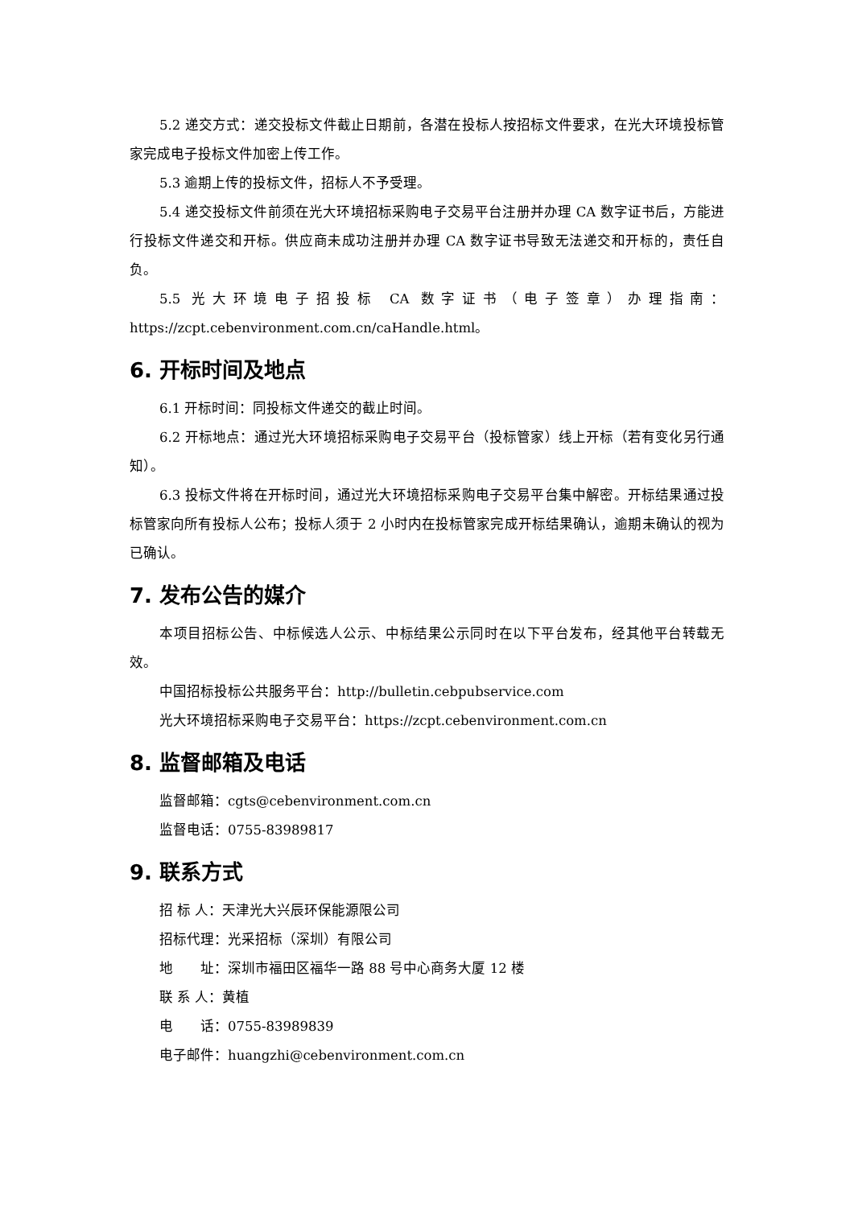5.2 递交方式：递交投标文件截止日期前，各潜在投标人按招标文件要求，在光大环境投标管家完成电子投标文件加密上传工作。
5.3 逾期上传的投标文件，招标人不予受理。
5.4 递交投标文件前须在光大环境招标采购电子交易平台注册并办理 CA 数字证书后，方能进行投标文件递交和开标。供应商未成功注册并办理 CA 数字证书导致无法递交和开标的，责任自负。
5.5 光大环境电子招投标 CA 数字证书（电子签章）办理指南：https://zcpt.cebenvironment.com.cn/caHandle.html。
6. 开标时间及地点
6.1 开标时间：同投标文件递交的截止时间。
6.2 开标地点：通过光大环境招标采购电子交易平台（投标管家）线上开标（若有变化另行通知）。
6.3 投标文件将在开标时间，通过光大环境招标采购电子交易平台集中解密。开标结果通过投标管家向所有投标人公布；投标人须于 2 小时内在投标管家完成开标结果确认，逾期未确认的视为已确认。
7. 发布公告的媒介
本项目招标公告、中标候选人公示、中标结果公示同时在以下平台发布，经其他平台转载无效。
中国招标投标公共服务平台：http://bulletin.cebpubservice.com
光大环境招标采购电子交易平台：https://zcpt.cebenvironment.com.cn
8. 监督邮箱及电话
监督邮箱：cgts@cebenvironment.com.cn
监督电话：0755-83989817
9. 联系方式
招 标 人：天津光大兴辰环保能源限公司
招标代理：光采招标（深圳）有限公司
地　　址：深圳市福田区福华一路 88 号中心商务大厦 12 楼
联 系 人：黄植
电　　话：0755-83989839
电子邮件：huangzhi@cebenvironment.com.cn